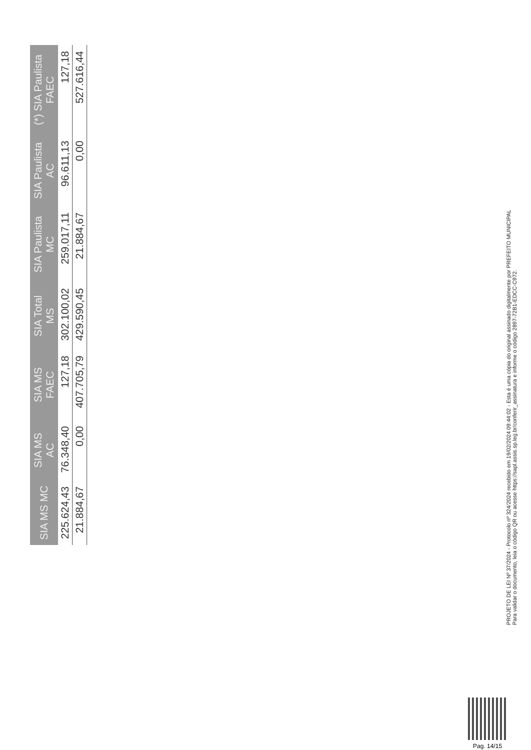| SIA MS MC | SIA MS AC | SIA MS FAEC | SIA Total MS | SIA Paulista MC | SIA Paulista AC | (*) SIA Paulista FAEC |
| --- | --- | --- | --- | --- | --- | --- |
| 225.624,43 | 76.348,40 | 127,18 | 302.100,02 | 259.017,11 | 96.611,13 | 127,18 |
| 21.884,67 | 0,00 | 407.705,79 | 429.590,45 | 21.884,67 | 0,00 | 527.616,44 |
PROJETO DE LEI Nº 37/2024 - Protocolo nº 324/2024 recebido em 19/02/2024 09:44:02 - Esta é uma cópia do original assinado digitalmente por PREFEITO MUNICIPAL
Para validar o documento, leia o código QR ou acesse https://sapl.assis.sp.leg.br/conferir_assinatura e informe o código 2897-72B1-EDCC-C972.
Pag. 14/15